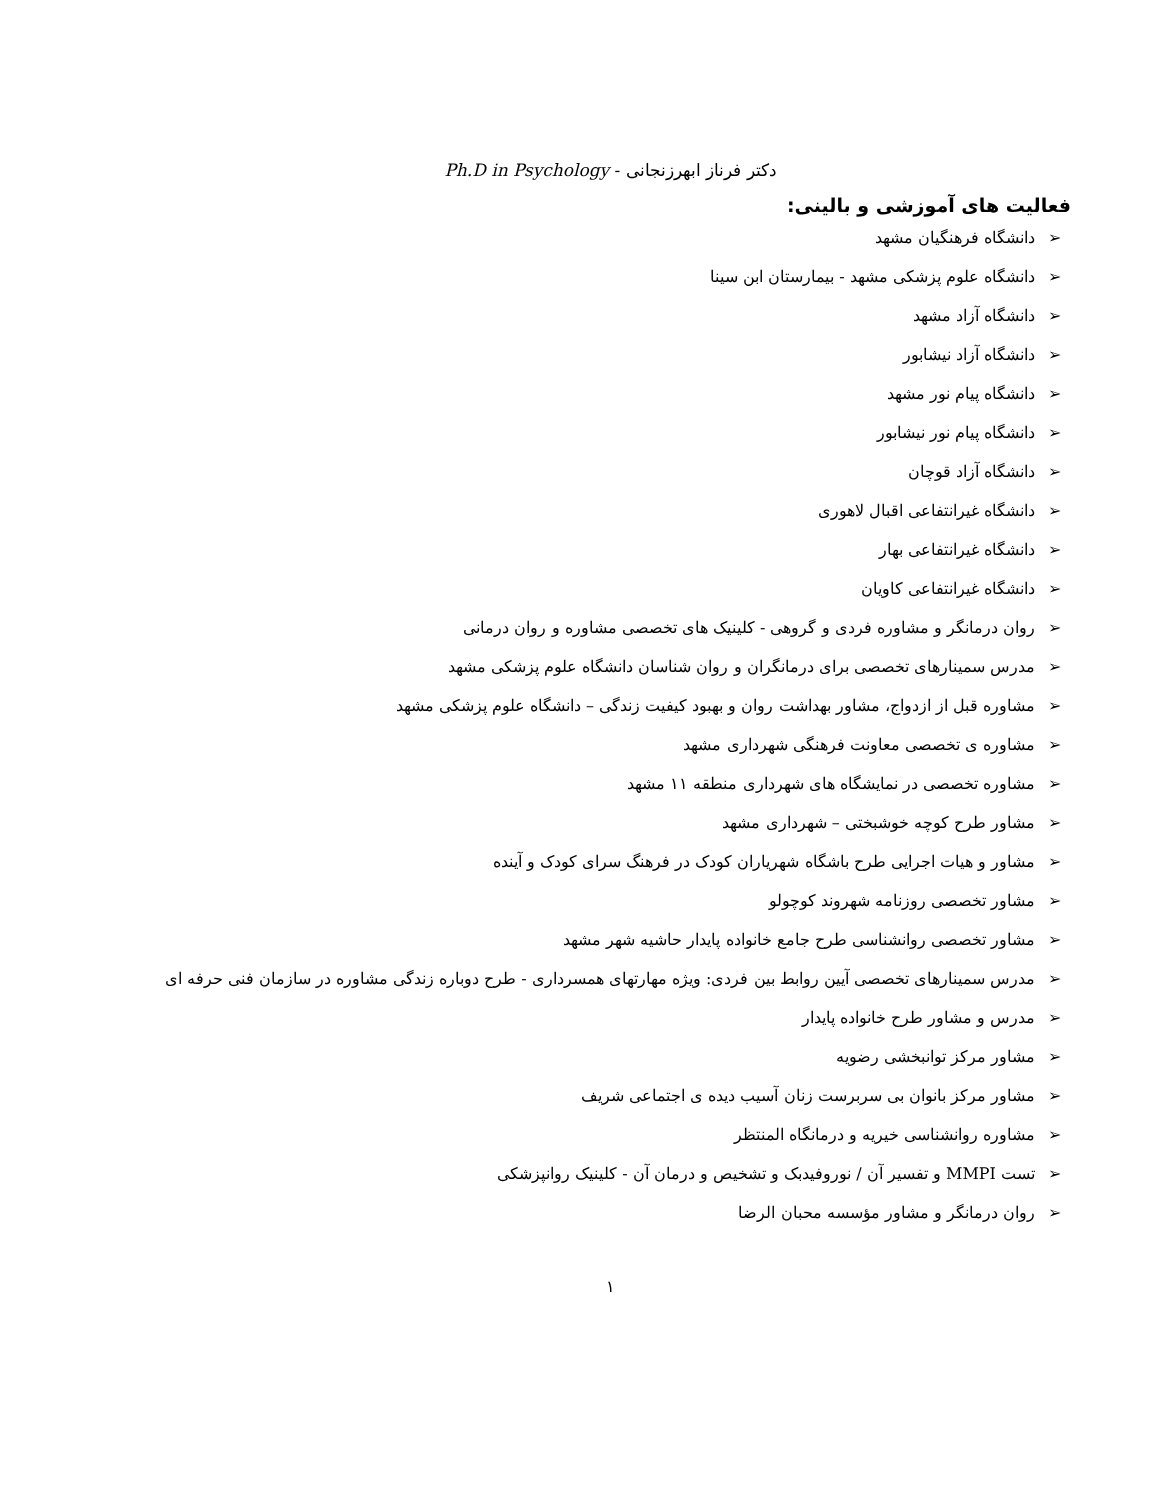دکتر فرناز ابهرزنجانی - Ph.D in Psychology
فعالیت های آموزشی و بالینی:
➢ دانشگاه فرهنگیان مشهد
➢ دانشگاه علوم پزشکی مشهد - بیمارستان ابن سینا
➢ دانشگاه آزاد مشهد
➢ دانشگاه آزاد نیشابور
➢ دانشگاه پیام نور مشهد
➢ دانشگاه پیام نور نیشابور
➢ دانشگاه آزاد قوچان
➢ دانشگاه غیرانتفاعی اقبال لاهوری
➢ دانشگاه غیرانتفاعی بهار
➢ دانشگاه غیرانتفاعی کاویان
➢ روان درمانگر و مشاوره فردی و گروهی - کلینیک های تخصصی مشاوره و روان درمانی
➢ مدرس سمینارهای تخصصی برای درمانگران و روان شناسان دانشگاه علوم پزشکی مشهد
➢ مشاوره قبل از ازدواج، مشاور بهداشت روان و بهبود کیفیت زندگی – دانشگاه علوم پزشکی مشهد
➢ مشاوره ی تخصصی معاونت فرهنگی شهرداری مشهد
➢ مشاوره تخصصی در نمایشگاه های شهرداری منطقه ۱۱ مشهد
➢ مشاور طرح کوچه خوشبختی – شهرداری مشهد
➢ مشاور و هیات اجرایی طرح باشگاه شهریاران کودک در فرهنگ سرای کودک و آینده
➢ مشاور تخصصی روزنامه شهروند کوچولو
➢ مشاور تخصصی روانشناسی طرح جامع خانواده پایدار حاشیه شهر مشهد
➢ مدرس سمینارهای تخصصی آیین روابط بین فردی: ویژه مهارتهای همسرداری - طرح دوباره زندگی مشاوره در سازمان فنی حرفه ای
➢ مدرس و مشاور طرح خانواده پایدار
➢ مشاور مرکز توانبخشی رضویه
➢ مشاور مرکز بانوان بی سربرست زنان آسیب دیده ی اجتماعی شریف
➢ مشاوره روانشناسی خیریه و درمانگاه المنتظر
➢ تست MMPI و تفسیر آن / نوروفیدبک و تشخیص و درمان آن - کلینیک روانپزشکی
➢ روان درمانگر و مشاور مؤسسه محبان الرضا
۱